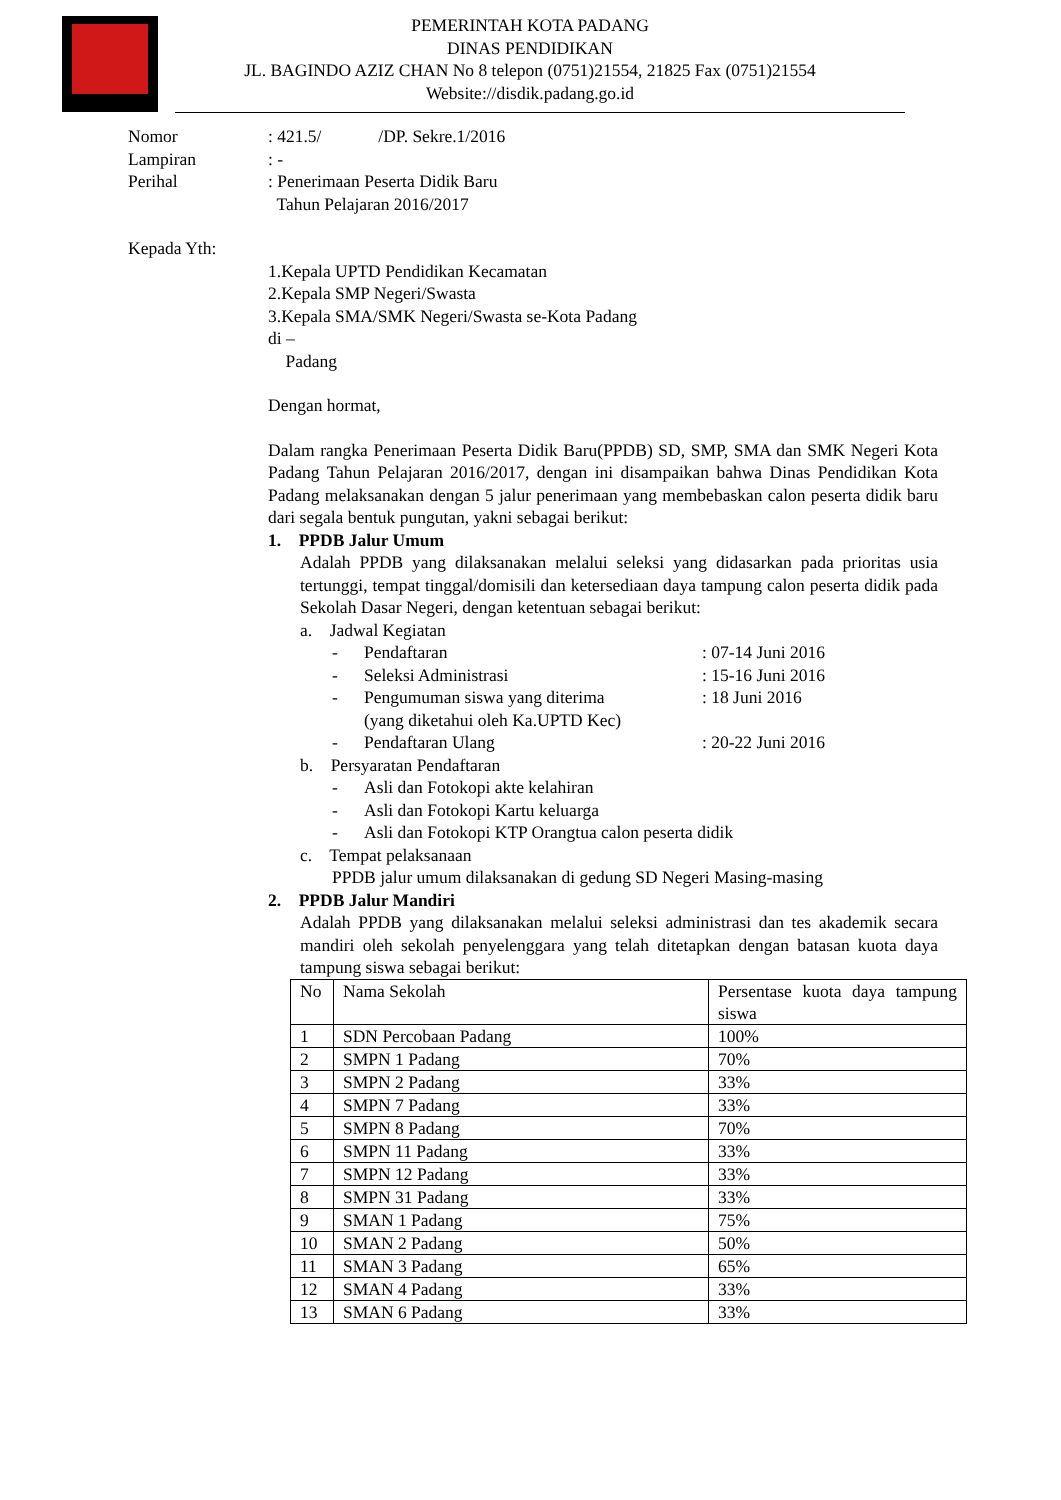PEMERINTAH KOTA PADANG
DINAS PENDIDIKAN
JL. BAGINDO AZIZ CHAN No 8 telepon (0751)21554, 21825 Fax (0751)21554
Website://disdik.padang.go.id
| Nomor | : 421.5/ /DP. Sekre.1/2016 |
| Lampiran | : - |
| Perihal | : Penerimaan Peserta Didik Baru Tahun Pelajaran 2016/2017 |
Kepada Yth:
1.Kepala UPTD Pendidikan Kecamatan
2.Kepala SMP Negeri/Swasta
3.Kepala SMA/SMK Negeri/Swasta se-Kota Padang
di –
Padang
Dengan hormat,
Dalam rangka Penerimaan Peserta Didik Baru(PPDB) SD, SMP, SMA dan SMK Negeri Kota Padang Tahun Pelajaran 2016/2017, dengan ini disampaikan bahwa Dinas Pendidikan Kota Padang melaksanakan dengan 5 jalur penerimaan yang membebaskan calon peserta didik baru dari segala bentuk pungutan, yakni sebagai berikut:
1. PPDB Jalur Umum
Adalah PPDB yang dilaksanakan melalui seleksi yang didasarkan pada prioritas usia tertunggi, tempat tinggal/domisili dan ketersediaan daya tampung calon peserta didik pada Sekolah Dasar Negeri, dengan ketentuan sebagai berikut:
a. Jadwal Kegiatan
- Pendaftaran: 07-14 Juni 2016
- Seleksi Administrasi: 15-16 Juni 2016
- Pengumuman siswa yang diterima
(yang diketahui oleh Ka.UPTD Kec): 18 Juni 2016
- Pendaftaran Ulang: 20-22 Juni 2016
b. Persyaratan Pendaftaran
- Asli dan Fotokopi akte kelahiran
- Asli dan Fotokopi Kartu keluarga
- Asli dan Fotokopi KTP Orangtua calon peserta didik
c. Tempat pelaksanaan
PPDB jalur umum dilaksanakan di gedung SD Negeri Masing-masing
2. PPDB Jalur Mandiri
Adalah PPDB yang dilaksanakan melalui seleksi administrasi dan tes akademik secara mandiri oleh sekolah penyelenggara yang telah ditetapkan dengan batasan kuota daya tampung siswa sebagai berikut:
| No | Nama Sekolah | Persentase kuota daya tampung siswa |
| 1 | SDN Percobaan Padang | 100% |
| 2 | SMPN 1 Padang | 70% |
| 3 | SMPN 2 Padang | 33% |
| 4 | SMPN 7 Padang | 33% |
| 5 | SMPN 8 Padang | 70% |
| 6 | SMPN 11 Padang | 33% |
| 7 | SMPN 12 Padang | 33% |
| 8 | SMPN 31 Padang | 33% |
| 9 | SMAN 1 Padang | 75% |
| 10 | SMAN 2 Padang | 50% |
| 11 | SMAN 3 Padang | 65% |
| 12 | SMAN 4 Padang | 33% |
| 13 | SMAN 6 Padang | 33% |